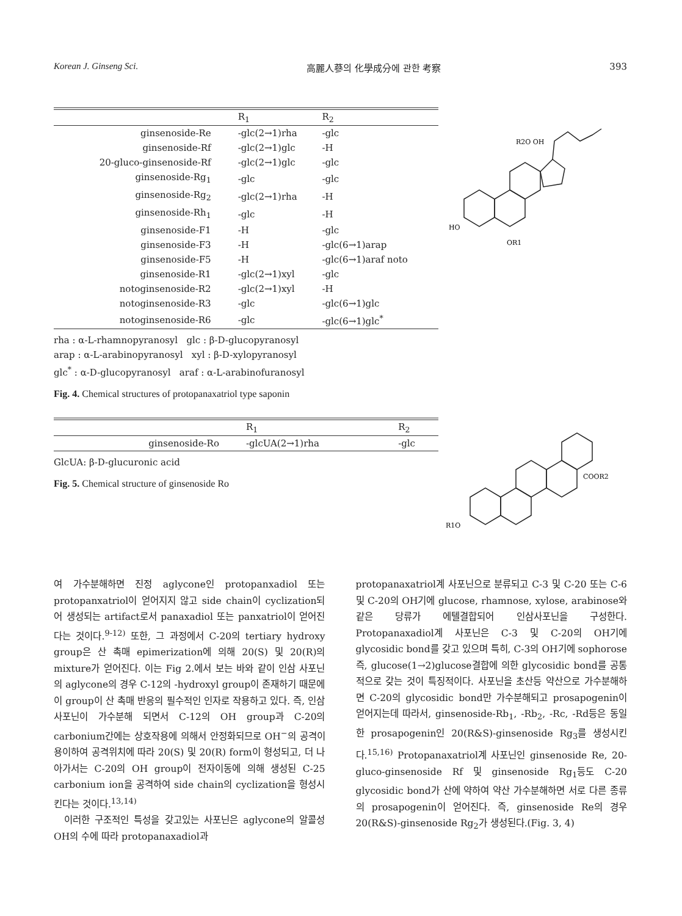Korean J. Ginseng Sci. 高麗人蔘의 化學成分에 관한 考察 393
| | R<sub>1</sub> | R<sub>2</sub> |
| --- | --- | --- |
| ginsenoside-Re | -glc(2→1)rha | -glc |
| ginsenoside-Rf | -glc(2→1)glc | -H |
| 20-gluco-ginsenoside-Rf | -glc(2→1)glc | -glc |
| ginsenoside-Rg<sub>1</sub> | -glc | -glc |
| ginsenoside-Rg<sub>2</sub> | -glc(2→1)rha | -H |
| ginsenoside-Rh<sub>1</sub> | -glc | -H |
| ginsenoside-F1 | -H | -glc |
| ginsenoside-F3 | -H | -glc(6→1)arap |
| ginsenoside-F5 | -H | -glc(6→1)araf noto |
| ginsenoside-R1 | -glc(2→1)xyl | -glc |
| notoginsenoside-R2 | -glc(2→1)xyl | -H |
| notoginsenoside-R3 | -glc | -glc(6→1)glc |
| notoginsenoside-R6 | -glc | -glc(6→1)glc<sup>*</sup> |
rha : α-L-rhamnopyranosyl glc : β-D-glucopyranosyl
arap : α-L-arabinopyranosyl xyl : β-D-xylopyranosyl
glc<sup>*</sup> : α-D-glucopyranosyl araf : α-L-arabinofuranosyl
Fig. 4. Chemical structures of protopanaxatriol type saponin
HO
OR1
R2O OH
| | R<sub>1</sub> | R<sub>2</sub> |
| --- | --- | --- |
| ginsenoside-Ro | -glcUA(2→1)rha | -glc |
GlcUA: β-D-glucuronic acid
Fig. 5. Chemical structure of ginsenoside Ro
R1O
COOR2
여 가수분해하면 진정 aglycone인 protopanxadiol 또는 protopanxatriol이 얻어지지 않고 side chain이 cyclization되어 생성되는 artifact로서 panaxadiol 또는 panxatriol이 얻어진다는 것이다.<sup>9-12)</sup> 또한, 그 과정에서 C-20의 tertiary hydroxy group은 산 촉매 epimerization에 의해 20(S) 및 20(R)의 mixture가 얻어진다. 이는 Fig 2.에서 보는 바와 같이 인삼 사포닌의 aglycone의 경우 C-12의 -hydroxyl group이 존재하기 때문에 이 group이 산 촉매 반응의 필수적인 인자로 작용하고 있다. 즉, 인삼 사포닌이 가수분해 되면서 C-12의 OH group과 C-20의 carbonium간에는 상호작용에 의해서 안정화되므로 OH<sup>−</sup>의 공격이 용이하여 공격위치에 따라 20(S) 및 20(R) form이 형성되고, 더 나아가서는 C-20의 OH group이 전자이동에 의해 생성된 C-25 carbonium ion을 공격하여 side chain의 cyclization을 형성시킨다는 것이다.<sup>13,14)</sup>
이러한 구조적인 특성을 갖고있는 사포닌은 aglycone의 알콜성 OH의 수에 따라 protopanaxadiol과
protopanaxatriol계 사포닌으로 분류되고 C-3 및 C-20 또는 C-6 및 C-20의 OH기에 glucose, rhamnose, xylose, arabinose와 같은 당류가 에텔결합되어 인삼사포닌을 구성한다. Protopanaxadiol계 사포닌은 C-3 및 C-20의 OH기에 glycosidic bond를 갖고 있으며 특히, C-3의 OH기에 sophorose 즉, glucose(1→2)glucose결합에 의한 glycosidic bond를 공통적으로 갖는 것이 특징적이다. 사포닌을 초산등 약산으로 가수분해하면 C-20의 glycosidic bond만 가수분해되고 prosapogenin이 얻어지는데 따라서, ginsenoside-Rb<sub>1</sub>, -Rb<sub>2</sub>, -Rc, -Rd등은 동일한 prosapogenin인 20(R&S)-ginsenoside Rg<sub>3</sub>를 생성시킨다.<sup>15,16)</sup> Protopanaxatriol계 사포닌인 ginsenoside Re, 20-gluco-ginsenoside Rf 및 ginsenoside Rg<sub>1</sub>등도 C-20 glycosidic bond가 산에 약하여 약산 가수분해하면 서로 다른 종류의 prosapogenin이 얻어진다. 즉, ginsenoside Re의 경우 20(R&S)-ginsenoside Rg<sub>2</sub>가 생성된다.(Fig. 3, 4)